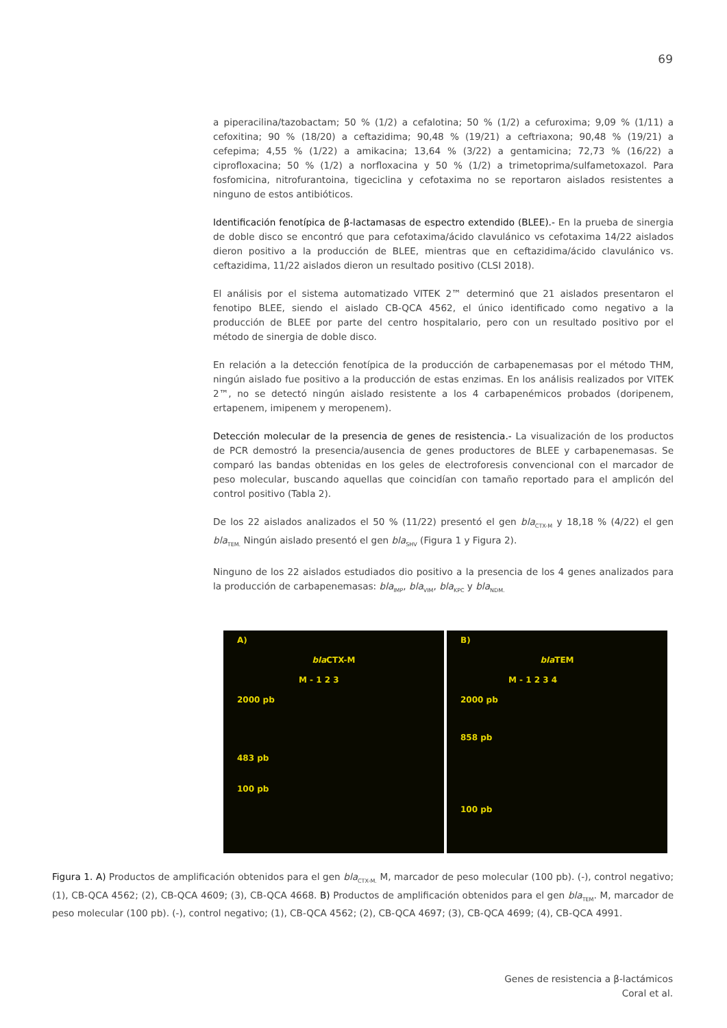69
a piperacilina/tazobactam; 50 % (1/2) a cefalotina; 50 % (1/2) a cefuroxima; 9,09 % (1/11) a cefoxitina; 90 % (18/20) a ceftazidima; 90,48 % (19/21) a ceftriaxona; 90,48 % (19/21) a cefepima; 4,55 % (1/22) a amikacina; 13,64 % (3/22) a gentamicina; 72,73 % (16/22) a ciprofloxacina; 50 % (1/2) a norfloxacina y 50 % (1/2) a trimetoprima/sulfametoxazol. Para fosfomicina, nitrofurantoina, tigeciclina y cefotaxima no se reportaron aislados resistentes a ninguno de estos antibióticos.
Identificación fenotípica de β-lactamasas de espectro extendido (BLEE).- En la prueba de sinergia de doble disco se encontró que para cefotaxima/ácido clavulánico vs cefotaxima 14/22 aislados dieron positivo a la producción de BLEE, mientras que en ceftazidima/ácido clavulánico vs. ceftazidima, 11/22 aislados dieron un resultado positivo (CLSI 2018).
El análisis por el sistema automatizado VITEK 2™ determinó que 21 aislados presentaron el fenotipo BLEE, siendo el aislado CB-QCA 4562, el único identificado como negativo a la producción de BLEE por parte del centro hospitalario, pero con un resultado positivo por el método de sinergia de doble disco.
En relación a la detección fenotípica de la producción de carbapenemasas por el método THM, ningún aislado fue positivo a la producción de estas enzimas. En los análisis realizados por VITEK 2™, no se detectó ningún aislado resistente a los 4 carbapenémicos probados (doripenem, ertapenem, imipenem y meropenem).
Detección molecular de la presencia de genes de resistencia.- La visualización de los productos de PCR demostró la presencia/ausencia de genes productores de BLEE y carbapenemasas. Se comparó las bandas obtenidas en los geles de electroforesis convencional con el marcador de peso molecular, buscando aquellas que coincidían con tamaño reportado para el amplicón del control positivo (Tabla 2).
De los 22 aislados analizados el 50 % (11/22) presentó el gen bla<sub>CTX-M</sub> y 18,18 % (4/22) el gen bla<sub>TEM.</sub> Ningún aislado presentó el gen bla<sub>SHV</sub> (Figura 1 y Figura 2).
Ninguno de los 22 aislados estudiados dio positivo a la presencia de los 4 genes analizados para la producción de carbapenemasas: bla<sub>IMP</sub>, bla<sub>VIM</sub>, bla<sub>KPC</sub> y bla<sub>NDM.</sub>
A)
bla CTX-M
M - 1 2 3
2000 pb
483 pb
100 pb
B)
bla TEM
M - 1 2 3 4
2000 pb
858 pb
100 pb
Figura 1. A) Productos de amplificación obtenidos para el gen bla<sub>CTX-M.</sub> M, marcador de peso molecular (100 pb). (-), control negativo; (1), CB-QCA 4562; (2), CB-QCA 4609; (3), CB-QCA 4668. B) Productos de amplificación obtenidos para el gen bla<sub>TEM</sub>. M, marcador de peso molecular (100 pb). (-), control negativo; (1), CB-QCA 4562; (2), CB-QCA 4697; (3), CB-QCA 4699; (4), CB-QCA 4991.
Genes de resistencia a β-lactámicos
Coral et al.